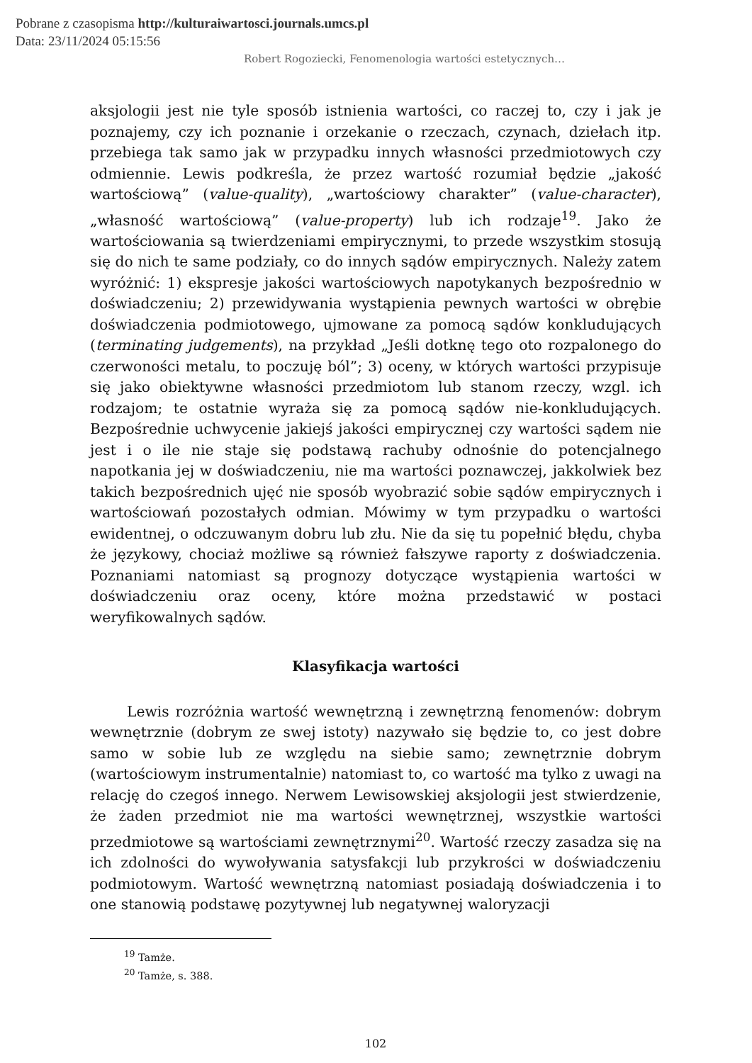Pobrane z czasopisma http://kulturaiwartosci.journals.umcs.pl
Data: 23/11/2024 05:15:56
Robert Rogoziecki, Fenomenologia wartości estetycznych…
aksjologii jest nie tyle sposób istnienia wartości, co raczej to, czy i jak je poznajemy, czy ich poznanie i orzekanie o rzeczach, czynach, dziełach itp. przebiega tak samo jak w przypadku innych własności przedmiotowych czy odmiennie. Lewis podkreśla, że przez wartość rozumiał będzie „jakość wartościową” (value-quality), „wartościowy charakter” (value-character), „własność wartościową” (value-property) lub ich rodzaje<sup>19</sup>. Jako że wartościowania są twierdzeniami empirycznymi, to przede wszystkim stosują się do nich te same podziały, co do innych sądów empirycznych. Należy zatem wyróżnić: 1) ekspresje jakości wartościowych napotykanych bezpośrednio w doświadczeniu; 2) przewidywania wystąpienia pewnych wartości w obrębie doświadczenia podmiotowego, ujmowane za pomocą sądów konkludujących (terminating judgements), na przykład „Jeśli dotknę tego oto rozpalonego do czerwoności metalu, to poczuję ból”; 3) oceny, w których wartości przypisuje się jako obiektywne własności przedmiotom lub stanom rzeczy, wzgl. ich rodzajom; te ostatnie wyraża się za pomocą sądów nie-konkludujących. Bezpośrednie uchwycenie jakiejś jakości empirycznej czy wartości sądem nie jest i o ile nie staje się podstawą rachuby odnośnie do potencjalnego napotkania jej w doświadczeniu, nie ma wartości poznawczej, jakkolwiek bez takich bezpośrednich ujęć nie sposób wyobrazić sobie sądów empirycznych i wartościowań pozostałych odmian. Mówimy w tym przypadku o wartości ewidentnej, o odczuwanym dobru lub złu. Nie da się tu popełnić błędu, chyba że językowy, chociaż możliwe są również fałszywe raporty z doświadczenia. Poznaniami natomiast są prognozy dotyczące wystąpienia wartości w doświadczeniu oraz oceny, które można przedstawić w postaci weryfikowalnych sądów.
Klasyfikacja wartości
Lewis rozróżnia wartość wewnętrzną i zewnętrzną fenomenów: dobrym wewnętrznie (dobrym ze swej istoty) nazywało się będzie to, co jest dobre samo w sobie lub ze względu na siebie samo; zewnętrznie dobrym (wartościowym instrumentalnie) natomiast to, co wartość ma tylko z uwagi na relację do czegoś innego. Nerwem Lewisowskiej aksjologii jest stwierdzenie, że żaden przedmiot nie ma wartości wewnętrznej, wszystkie wartości przedmiotowe są wartościami zewnętrznymi<sup>20</sup>. Wartość rzeczy zasadza się na ich zdolności do wywoływania satysfakcji lub przykrości w doświadczeniu podmiotowym. Wartość wewnętrzną natomiast posiadają doświadczenia i to one stanowią podstawę pozytywnej lub negatywnej waloryzacji
<sup>19</sup> Tamże.
<sup>20</sup> Tamże, s. 388.
102